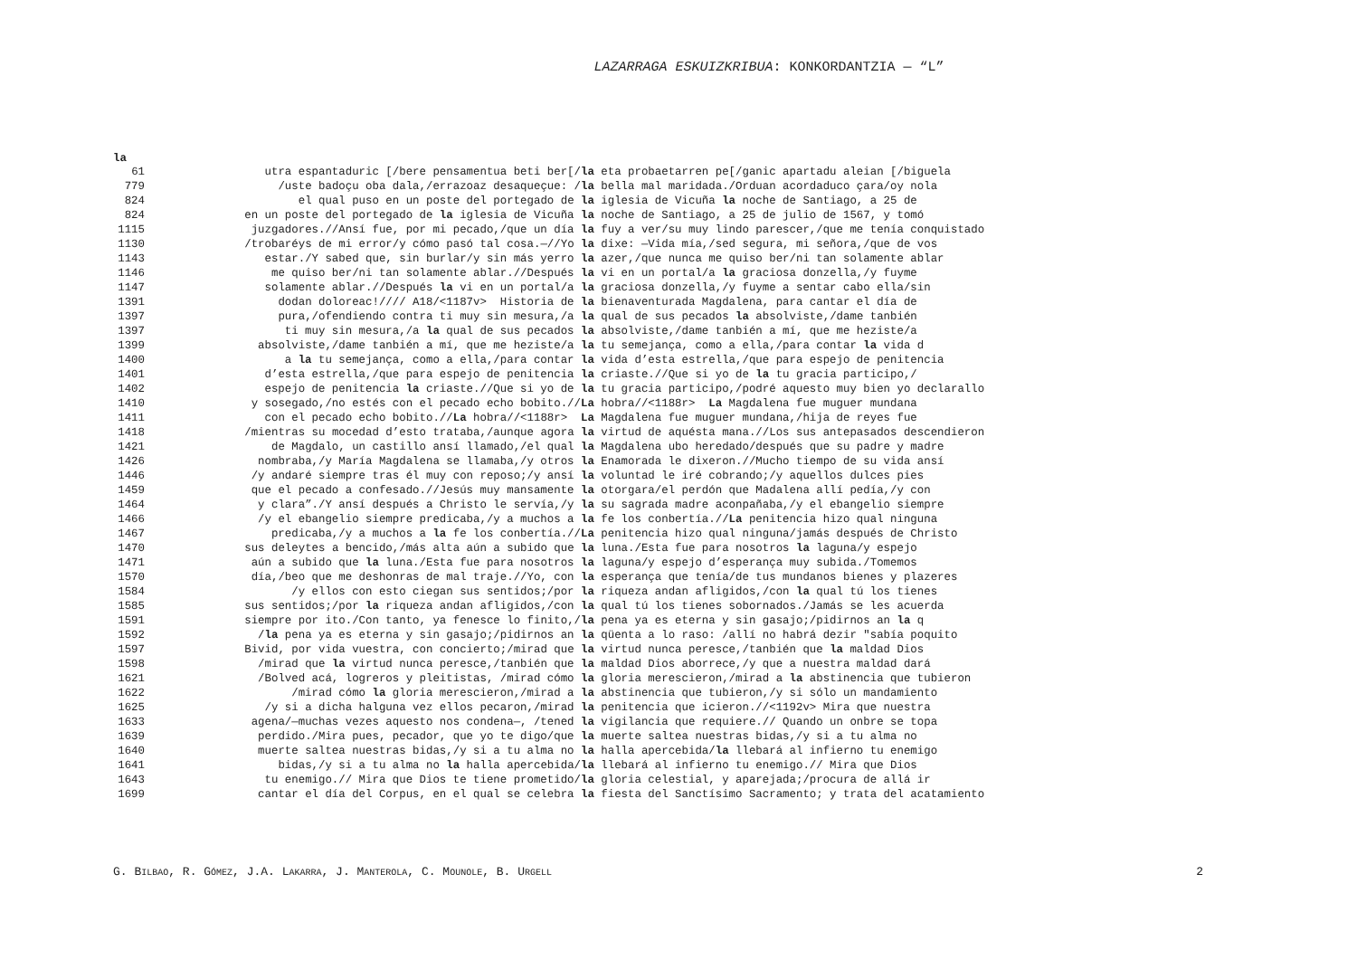LAZARRAGA ESKUIZKRIBUA: KONKORDANTZIA — “L”
la
| 61 | utra espantaduric [/bere pensamentua beti ber[/ | la eta probaetarren pe[/ganic apartadu aleian [/biguela |
| 779 | /uste badoçu oba dala,/errazoaz desaqueçue: / | la bella mal maridada./Orduan acordaduco çara/oy nola |
| 824 | el qual puso en un poste del portegado de | la iglesia de Vicuña la noche de Santiago, a 25 de |
| 824 | en un poste del portegado de la iglesia de Vicuña | la noche de Santiago, a 25 de julio de 1567, y tomó |
| 1115 | juzgadores.//Ansí fue, por mi pecado,/que un día | la fuy a ver/su muy lindo parescer,/que me tenía conquistado |
| 1130 | /trobaréys de mi error/y cómo pasó tal cosa.—//Yo | la dixe: —Vida mía,/sed segura, mi señora,/que de vos |
| 1143 | estar./Y sabed que, sin burlar/y sin más yerro | la azer,/que nunca me quiso ber/ni tan solamente ablar |
| 1146 | me quiso ber/ni tan solamente ablar.//Después | la vi en un portal/a la graciosa donzella,/y fuyme |
| 1147 | solamente ablar.//Después la vi en un portal/a | la graciosa donzella,/y fuyme a sentar cabo ella/sin |
| 1391 | dodan doloreac!//// A18/<1187v> Historia de | la bienaventurada Magdalena, para cantar el día de |
| 1397 | pura,/ofendiendo contra ti muy sin mesura,/a | la qual de sus pecados la absolviste,/dame tanbién |
| 1397 | ti muy sin mesura,/a la qual de sus pecados | la absolviste,/dame tanbién a mí, que me heziste/a |
| 1399 | absolviste,/dame tanbién a mí, que me heziste/a | la tu semejança, como a ella,/para contar la vida d |
| 1400 | a la tu semejança, como a ella,/para contar | la vida d’esta estrella,/que para espejo de penitencia |
| 1401 | d’esta estrella,/que para espejo de penitencia | la criaste.//Que si yo de la tu gracia participo,/ |
| 1402 | espejo de penitencia la criaste.//Que si yo de | la tu gracia participo,/podré aquesto muy bien yo declarallo |
| 1410 | y sosegado,/no estés con el pecado echo bobito.// | La hobra//<1188r> La Magdalena fue muguer mundana |
| 1411 | con el pecado echo bobito.// La hobra//<1188r> | La Magdalena fue muguer mundana,/hija de reyes fue |
| 1418 | /mientras su mocedad d’esto trataba,/aunque agora | la virtud de aquésta mana.//Los sus antepasados descendieron |
| 1421 | de Magdalo, un castillo ansí llamado,/el qual | la Magdalena ubo heredado/después que su padre y madre |
| 1426 | nombraba,/y María Magdalena se llamaba,/y otros | la Enamorada le dixeron.//Mucho tiempo de su vida ansí |
| 1446 | /y andaré siempre tras él muy con reposo;/y ansí | la voluntad le iré cobrando;/y aquellos dulces pies |
| 1459 | que el pecado a confesado.//Jesús muy mansamente | la otorgara/el perdón que Madalena allí pedía,/y con |
| 1464 | y clara”./Y ansí después a Christo le servía,/y | la su sagrada madre aconpañaba,/y el ebangelio siempre |
| 1466 | /y el ebangelio siempre predicaba,/y a muchos a | la fe los conbertía.// La penitencia hizo qual ninguna |
| 1467 | predicaba,/y a muchos a la fe los conbertía.// | La penitencia hizo qual ninguna/jamás después de Christo |
| 1470 | sus deleytes a bencido,/más alta aún a subido que | la luna./Esta fue para nosotros la laguna/y espejo |
| 1471 | aún a subido que la luna./Esta fue para nosotros | la laguna/y espejo d’esperança muy subida./Tomemos |
| 1570 | día,/beo que me deshonras de mal traje.//Yo, con | la esperança que tenía/de tus mundanos bienes y plazeres |
| 1584 | /y ellos con esto ciegan sus sentidos;/por | la riqueza andan afligidos,/con la qual tú los tienes |
| 1585 | sus sentidos;/por la riqueza andan afligidos,/con | la qual tú los tienes sobornados./Jamás se les acuerda |
| 1591 | siempre por ito./Con tanto, ya fenesce lo finito,/ | la pena ya es eterna y sin gasajo;/pidirnos an la q |
| 1592 | / la pena ya es eterna y sin gasajo;/pidirnos an | la qüenta a lo raso: /allí no habrá dezir "sabía poquito |
| 1597 | Bivid, por vida vuestra, con concierto;/mirad que | la virtud nunca peresce,/tanbién que la maldad Dios |
| 1598 | /mirad que la virtud nunca peresce,/tanbién que | la maldad Dios aborrece,/y que a nuestra maldad dará |
| 1621 | /Bolved acá, logreros y pleitistas, /mirad cómo | la gloria merescieron,/mirad a la abstinencia que tubieron |
| 1622 | /mirad cómo la gloria merescieron,/mirad a | la abstinencia que tubieron,/y si sólo un mandamiento |
| 1625 | /y si a dicha halguna vez ellos pecaron,/mirad | la penitencia que icieron.//<1192v> Mira que nuestra |
| 1633 | agena/—muchas vezes aquesto nos condena—, /tened | la vigilancia que requiere.// Quando un onbre se topa |
| 1639 | perdido./Mira pues, pecador, que yo te digo/que | la muerte saltea nuestras bidas,/y si a tu alma no |
| 1640 | muerte saltea nuestras bidas,/y si a tu alma no | la halla apercebida/ la llebará al infierno tu enemigo |
| 1641 | bidas,/y si a tu alma no la halla apercebida/ | la llebará al infierno tu enemigo.// Mira que Dios |
| 1643 | tu enemigo.// Mira que Dios te tiene prometido/ | la gloria celestial, y aparejada;/procura de allá ir |
| 1699 | cantar el día del Corpus, en el qual se celebra | la fiesta del Sanctísimo Sacramento; y trata del acatamiento |
G. BILBAO, R. GÓMEZ, J.A. LAKARRA, J. MANTEROLA, C. MOUNOLE, B. URGELL 2